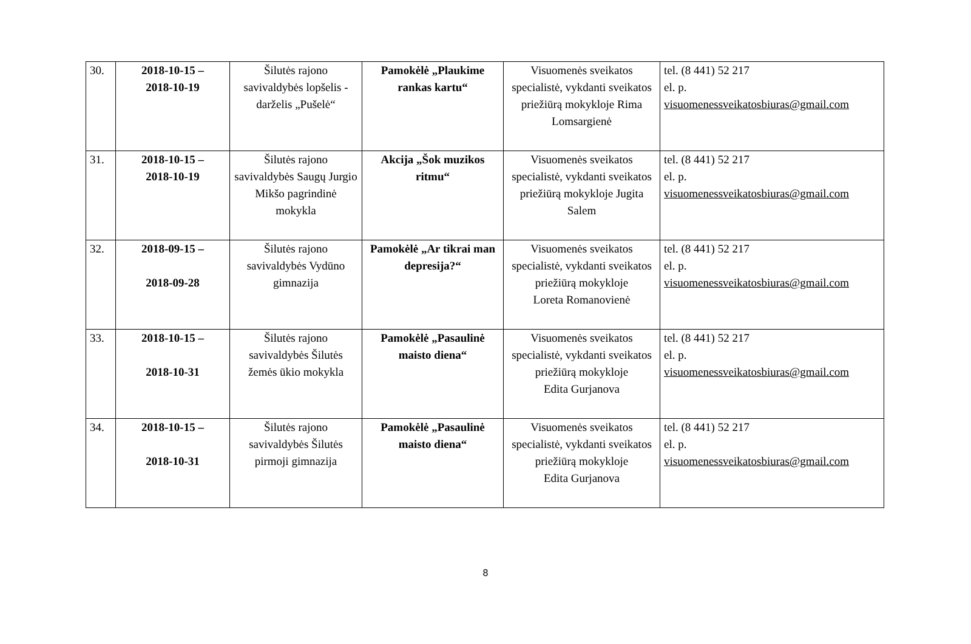| 30. | 2018-10-15 – 2018-10-19 | Šilutės rajono savivaldybės lopšelis - darželis „Pušelė“ | Pamokėlė „Plaukime rankas kartu“ | Visuomenės sveikatos specialistė, vykdanti sveikatos priežiūrą mokykloje Rima Lomsargienė | tel. (8 441) 52 217 el. p. visuomenessveikatosbiuras@gmail.com |
| 31. | 2018-10-15 – 2018-10-19 | Šilutės rajono savivaldybės Saugų Jurgio Mikšo pagrindinė mokykla | Akcija „Šok muzikos ritmu“ | Visuomenės sveikatos specialistė, vykdanti sveikatos priežiūrą mokykloje Jugita Salem | tel. (8 441) 52 217 el. p. visuomenessveikatosbiuras@gmail.com |
| 32. | 2018-09-15 – 2018-09-28 | Šilutės rajono savivaldybės Vydūno gimnazija | Pamokėlė „Ar tikrai man depresija?“ | Visuomenės sveikatos specialistė, vykdanti sveikatos priežiūrą mokykloje Loreta Romanovienė | tel. (8 441) 52 217 el. p. visuomenessveikatosbiuras@gmail.com |
| 33. | 2018-10-15 – 2018-10-31 | Šilutės rajono savivaldybės Šilutės žemės ūkio mokykla | Pamokėlė „Pasaulinė maisto diena“ | Visuomenės sveikatos specialistė, vykdanti sveikatos priežiūrą mokykloje Edita Gurjanova | tel. (8 441) 52 217 el. p. visuomenessveikatosbiuras@gmail.com |
| 34. | 2018-10-15 – 2018-10-31 | Šilutės rajono savivaldybės Šilutės pirmoji gimnazija | Pamokėlė „Pasaulinė maisto diena“ | Visuomenės sveikatos specialistė, vykdanti sveikatos priežiūrą mokykloje Edita Gurjanova | tel. (8 441) 52 217 el. p. visuomenessveikatosbiuras@gmail.com |
8